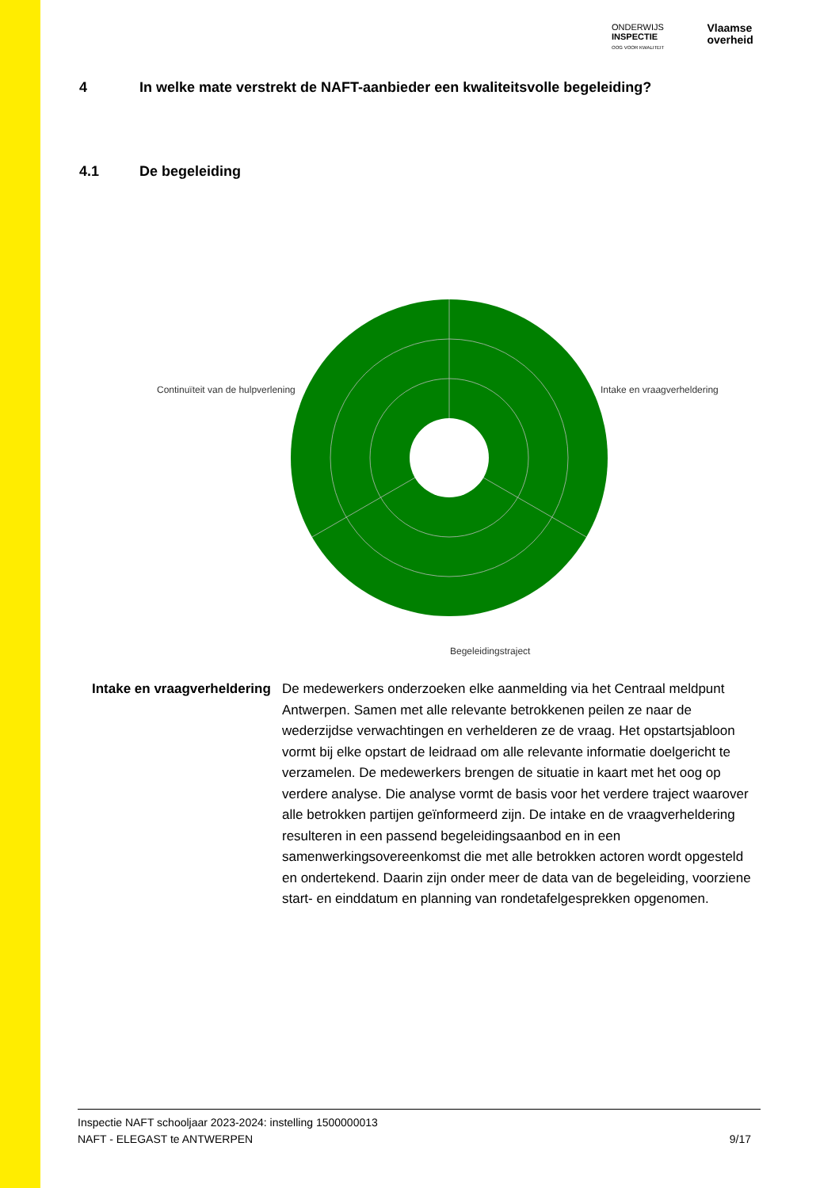ONDERWIJS
INSPECTIE
OOG VOOR KWALITEIT
Vlaamse
overheid
4 In welke mate verstrekt de NAFT-aanbieder een kwaliteitsvolle begeleiding?
4.1 De begeleiding
Continuïteit van de hulpverlening
Intake en vraagverheldering
Begeleidingstraject
Intake en vraagverheldering
De medewerkers onderzoeken elke aanmelding via het Centraal meldpunt Antwerpen. Samen met alle relevante betrokkenen peilen ze naar de wederzijdse verwachtingen en verhelderen ze de vraag. Het opstartsjabloon vormt bij elke opstart de leidraad om alle relevante informatie doelgericht te verzamelen. De medewerkers brengen de situatie in kaart met het oog op verdere analyse. Die analyse vormt de basis voor het verdere traject waarover alle betrokken partijen geïnformeerd zijn. De intake en de vraagverheldering resulteren in een passend begeleidingsaanbod en in een samenwerkingsovereenkomst die met alle betrokken actoren wordt opgesteld en ondertekend. Daarin zijn onder meer de data van de begeleiding, voorziene start- en einddatum en planning van rondetafelgesprekken opgenomen.
Inspectie NAFT schooljaar 2023-2024: instelling 1500000013
NAFT - ELEGAST te ANTWERPEN 9/17